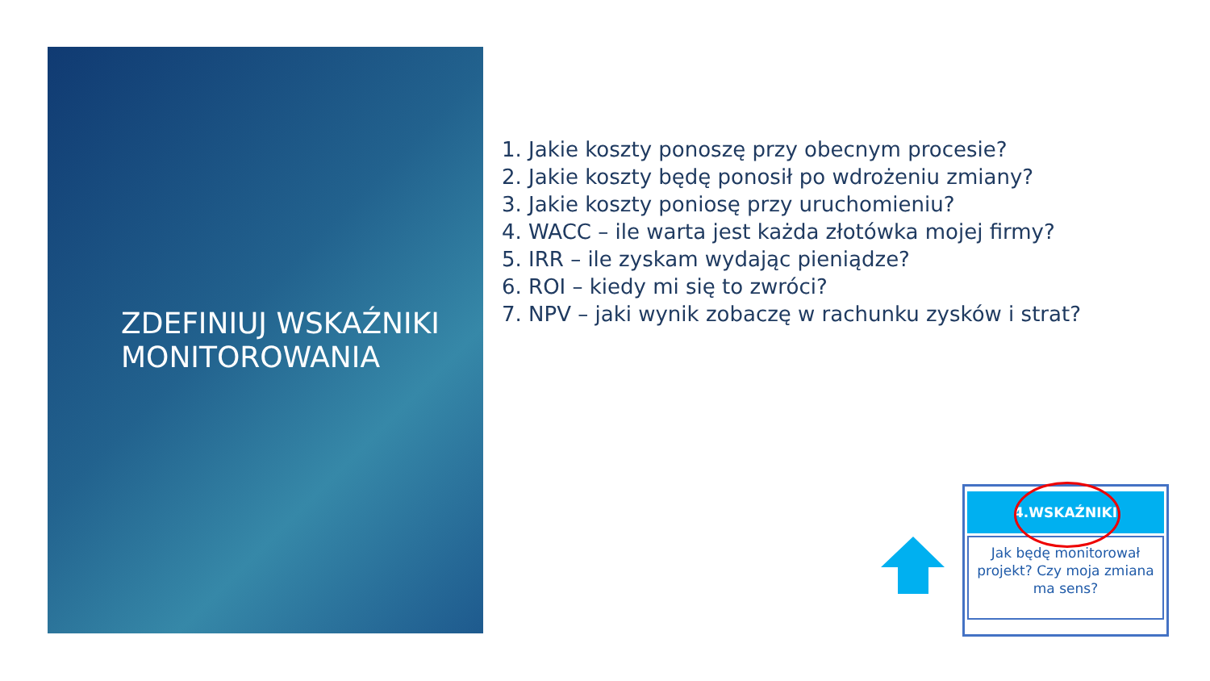ZDEFINIUJ WSKAŹNIKI MONITOROWANIA
1. Jakie koszty ponoszę przy obecnym procesie?
2. Jakie koszty będę ponosił po wdrożeniu zmiany?
3. Jakie koszty poniosę przy uruchomieniu?
4. WACC – ile warta jest każda złotówka mojej firmy?
5. IRR – ile zyskam wydając pieniądze?
6. ROI – kiedy mi się to zwróci?
7. NPV – jaki wynik zobaczę w rachunku zysków i strat?
4.WSKAŹNIKI
Jak będę monitorował projekt? Czy moja zmiana ma sens?